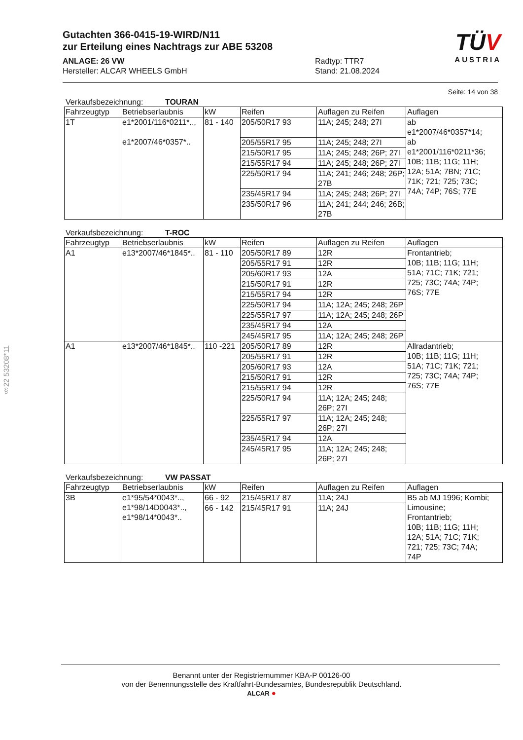§22 53208*11
Gutachten 366-0415-19-WIRD/N11
zur Erteilung eines Nachtrags zur ABE 53208
ANLAGE: 26 VW
Hersteller: ALCAR WHEELS GmbH
Radtyp: TTR7
Stand: 21.08.2024
TÜV
AUSTRIA
Seite: 14 von 38
Verkaufsbezeichnung: TOURAN
| Fahrzeugtyp | Betriebserlaubnis | kW | Reifen | Auflagen zu Reifen | Auflagen |
| --- | --- | --- | --- | --- | --- |
| 1T | e1*2001/116*0211*.., e1*2007/46*0357*.. | 81 - 140 | 205/50R17 93 | 11A; 245; 248; 27I | ab e1*2007/46*0357*14; ab e1*2001/116*0211*36; 10B; 11B; 11G; 11H; 12A; 51A; 7BN; 71C; 71K; 721; 725; 73C; 74A; 74P; 76S; 77E |
| | | | 205/55R17 95 | 11A; 245; 248; 27I | |
| | | | 215/50R17 95 | 11A; 245; 248; 26P; 27I | |
| | | | 215/55R17 94 | 11A; 245; 248; 26P; 27I | |
| | | | 225/50R17 94 | 11A; 241; 246; 248; 26P; 27B | |
| | | | 235/45R17 94 | 11A; 245; 248; 26P; 27I | |
| | | | 235/50R17 96 | 11A; 241; 244; 246; 26B; 27B | |
Verkaufsbezeichnung: T-ROC
| Fahrzeugtyp | Betriebserlaubnis | kW | Reifen | Auflagen zu Reifen | Auflagen |
| --- | --- | --- | --- | --- | --- |
| A1 | e13*2007/46*1845*.. | 81 - 110 | 205/50R17 89 | 12R | Frontantrieb; 10B; 11B; 11G; 11H; 51A; 71C; 71K; 721; 725; 73C; 74A; 74P; 76S; 77E |
| | | | 205/55R17 91 | 12R | |
| | | | 205/60R17 93 | 12A | |
| | | | 215/50R17 91 | 12R | |
| | | | 215/55R17 94 | 12R | |
| | | | 225/50R17 94 | 11A; 12A; 245; 248; 26P | |
| | | | 225/55R17 97 | 11A; 12A; 245; 248; 26P | |
| | | | 235/45R17 94 | 12A | |
| | | | 245/45R17 95 | 11A; 12A; 245; 248; 26P | |
| A1 | e13*2007/46*1845*.. | 110 -221 | 205/50R17 89 | 12R | Allradantrieb; 10B; 11B; 11G; 11H; 51A; 71C; 71K; 721; 725; 73C; 74A; 74P; 76S; 77E |
| | | | 205/55R17 91 | 12R | |
| | | | 205/60R17 93 | 12A | |
| | | | 215/50R17 91 | 12R | |
| | | | 215/55R17 94 | 12R | |
| | | | 225/50R17 94 | 11A; 12A; 245; 248; 26P; 27I | |
| | | | 225/55R17 97 | 11A; 12A; 245; 248; 26P; 27I | |
| | | | 235/45R17 94 | 12A | |
| | | | 245/45R17 95 | 11A; 12A; 245; 248; 26P; 27I | |
Verkaufsbezeichnung: VW PASSAT
| Fahrzeugtyp | Betriebserlaubnis | kW | Reifen | Auflagen zu Reifen | Auflagen |
| --- | --- | --- | --- | --- | --- |
| 3B | e1*95/54*0043*.., e1*98/14D0043*.., e1*98/14*0043*.. | 66 - 92 | 215/45R17 87 | 11A; 24J | B5 ab MJ 1996; Kombi; Limousine; Frontantrieb; 10B; 11B; 11G; 11H; 12A; 51A; 71C; 71K; 721; 725; 73C; 74A; 74P |
| | | 66 - 142 | 215/45R17 91 | 11A; 24J | |
Benannt unter der Registriernummer KBA-P 00126-00
von der Benennungsstelle des Kraftfahrt-Bundesamtes, Bundesrepublik Deutschland.
ALCAR ●